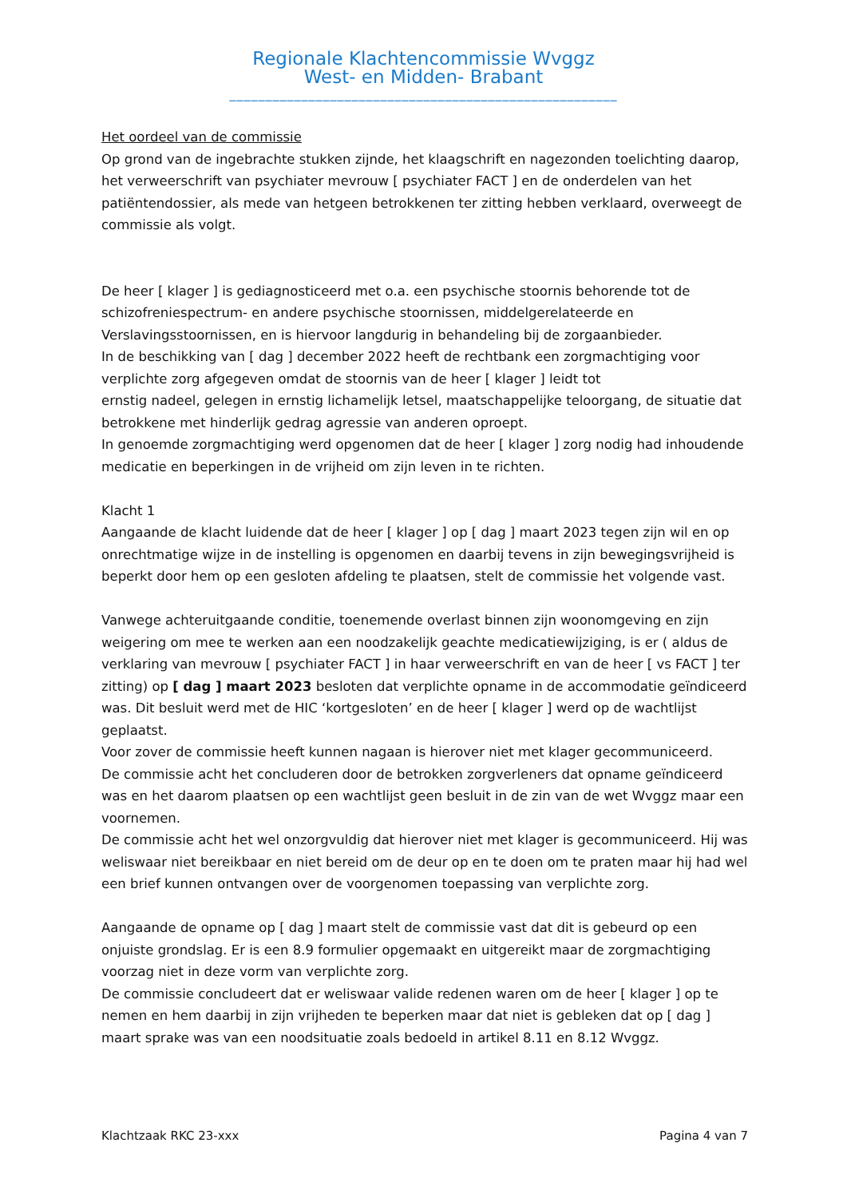Regionale Klachtencommissie Wvggz
West- en Midden- Brabant
______________________________________________________
Het oordeel van de commissie
Op grond van de ingebrachte stukken zijnde, het klaagschrift en nagezonden toelichting daarop, het verweerschrift van psychiater mevrouw [ psychiater FACT ] en de onderdelen van het patiëntendossier, als mede van hetgeen betrokkenen ter zitting hebben verklaard, overweegt de commissie als volgt.
De heer [ klager ] is gediagnosticeerd met o.a. een psychische stoornis behorende tot de schizofreniespectrum- en andere psychische stoornissen, middelgerelateerde en Verslavingsstoornissen, en is hiervoor langdurig in behandeling bij de zorgaanbieder.
In de beschikking van [ dag ] december 2022 heeft de rechtbank een zorgmachtiging voor verplichte zorg afgegeven omdat de stoornis van de heer [ klager ] leidt tot
ernstig nadeel, gelegen in ernstig lichamelijk letsel, maatschappelijke teloorgang, de situatie dat betrokkene met hinderlijk gedrag agressie van anderen oproept.
In genoemde zorgmachtiging werd opgenomen dat de heer [ klager ] zorg nodig had inhoudende medicatie en beperkingen in de vrijheid om zijn leven in te richten.
Klacht 1
Aangaande de klacht luidende dat de heer [ klager ] op [ dag ] maart 2023 tegen zijn wil en op onrechtmatige wijze in de instelling is opgenomen en daarbij tevens in zijn bewegingsvrijheid is beperkt door hem op een gesloten afdeling te plaatsen, stelt de commissie het volgende vast.
Vanwege achteruitgaande conditie, toenemende overlast binnen zijn woonomgeving en zijn weigering om mee te werken aan een noodzakelijk geachte medicatiewijziging, is er ( aldus de verklaring van mevrouw [ psychiater FACT ] in haar verweerschrift en van de heer [ vs FACT ] ter zitting) op [ dag ] maart 2023 besloten dat verplichte opname in de accommodatie geïndiceerd was. Dit besluit werd met de HIC ‘kortgesloten’ en de heer [ klager ] werd op de wachtlijst geplaatst.
Voor zover de commissie heeft kunnen nagaan is hierover niet met klager gecommuniceerd.
De commissie acht het concluderen door de betrokken zorgverleners dat opname geïndiceerd was en het daarom plaatsen op een wachtlijst geen besluit in de zin van de wet Wvggz maar een voornemen.
De commissie acht het wel onzorgvuldig dat hierover niet met klager is gecommuniceerd. Hij was weliswaar niet bereikbaar en niet bereid om de deur op en te doen om te praten maar hij had wel een brief kunnen ontvangen over de voorgenomen toepassing van verplichte zorg.
Aangaande de opname op [ dag ] maart stelt de commissie vast dat dit is gebeurd op een onjuiste grondslag. Er is een 8.9 formulier opgemaakt en uitgereikt maar de zorgmachtiging voorzag niet in deze vorm van verplichte zorg.
De commissie concludeert dat er weliswaar valide redenen waren om de heer [ klager ] op te nemen en hem daarbij in zijn vrijheden te beperken maar dat niet is gebleken dat op [ dag ] maart sprake was van een noodsituatie zoals bedoeld in artikel 8.11 en 8.12 Wvggz.
Klachtzaak RKC 23-xxx Pagina 4 van 7